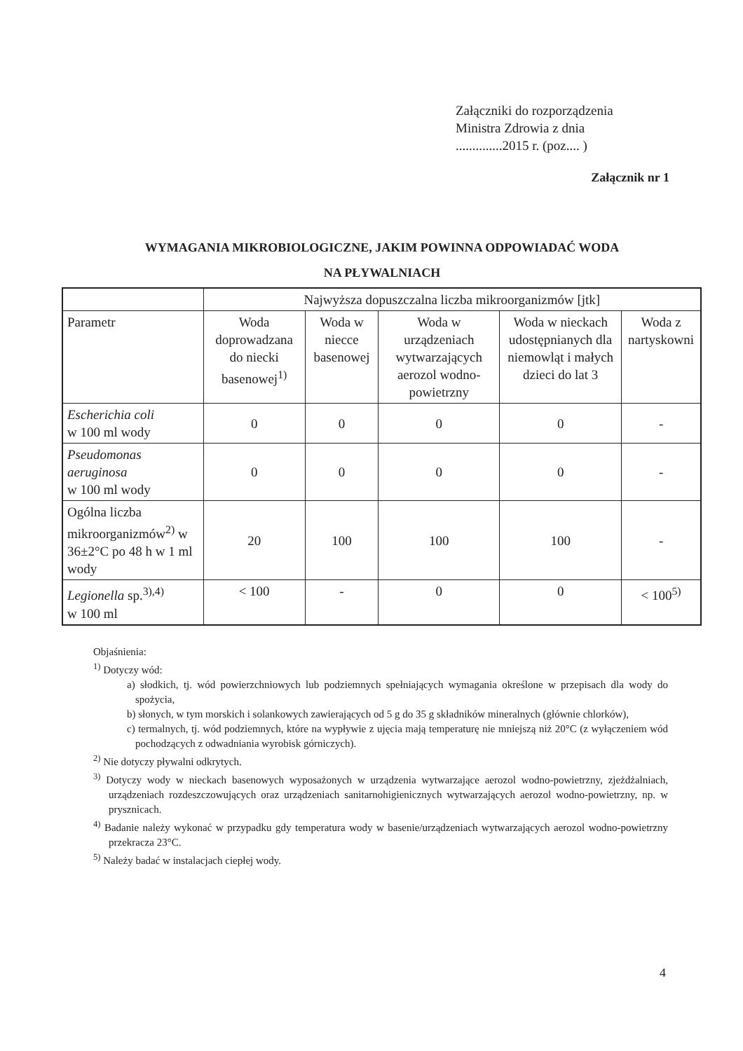Załączniki do rozporządzenia
Ministra Zdrowia z dnia
..............2015 r. (poz.... )
Załącznik nr 1
WYMAGANIA MIKROBIOLOGICZNE, JAKIM POWINNA ODPOWIADAĆ WODA
NA PŁYWALNIACH
| | Najwyższa dopuszczalna liczba mikroorganizmów [jtk] | | | | |
| --- | --- | --- | --- | --- | --- |
| Parametr | Woda doprowadzana do niecki basenowej<sup>1)</sup> | Woda w niecce basenowej | Woda w urządzeniach wytwarzających aerozol wodno-powietrzny | Woda w nieckach udostępnianych dla niemowląt i małych dzieci do lat 3 | Woda z nartyskowni |
| Escherichia coli w 100 ml wody | 0 | 0 | 0 | 0 | - |
| Pseudomonas aeruginosa w 100 ml wody | 0 | 0 | 0 | 0 | - |
| Ogólna liczba mikroorganizmów<sup>2)</sup> w 36±2°C po 48 h w 1 ml wody | 20 | 100 | 100 | 100 | - |
| Legionella sp.<sup>3),4)</sup> w 100 ml | < 100 | - | 0 | 0 | < 100<sup>5)</sup> |
Objaśnienia:
<sup>1)</sup> Dotyczy wód:
a) słodkich, tj. wód powierzchniowych lub podziemnych spełniających wymagania określone w przepisach dla wody do spożycia,
b) słonych, w tym morskich i solankowych zawierających od 5 g do 35 g składników mineralnych (głównie chlorków),
c) termalnych, tj. wód podziemnych, które na wypływie z ujęcia mają temperaturę nie mniejszą niż 20°C (z wyłączeniem wód pochodzących z odwadniania wyrobisk górniczych).
<sup>2)</sup> Nie dotyczy pływalni odkrytych.
<sup>3)</sup> Dotyczy wody w nieckach basenowych wyposażonych w urządzenia wytwarzające aerozol wodno-powietrzny, zjeżdżalniach, urządzeniach rozdeszczowujących oraz urządzeniach sanitarnohigienicznych wytwarzających aerozol wodno-powietrzny, np. w prysznicach.
<sup>4)</sup> Badanie należy wykonać w przypadku gdy temperatura wody w basenie/urządzeniach wytwarzających aerozol wodno-powietrzny przekracza 23°C.
<sup>5)</sup> Należy badać w instalacjach ciepłej wody.
4